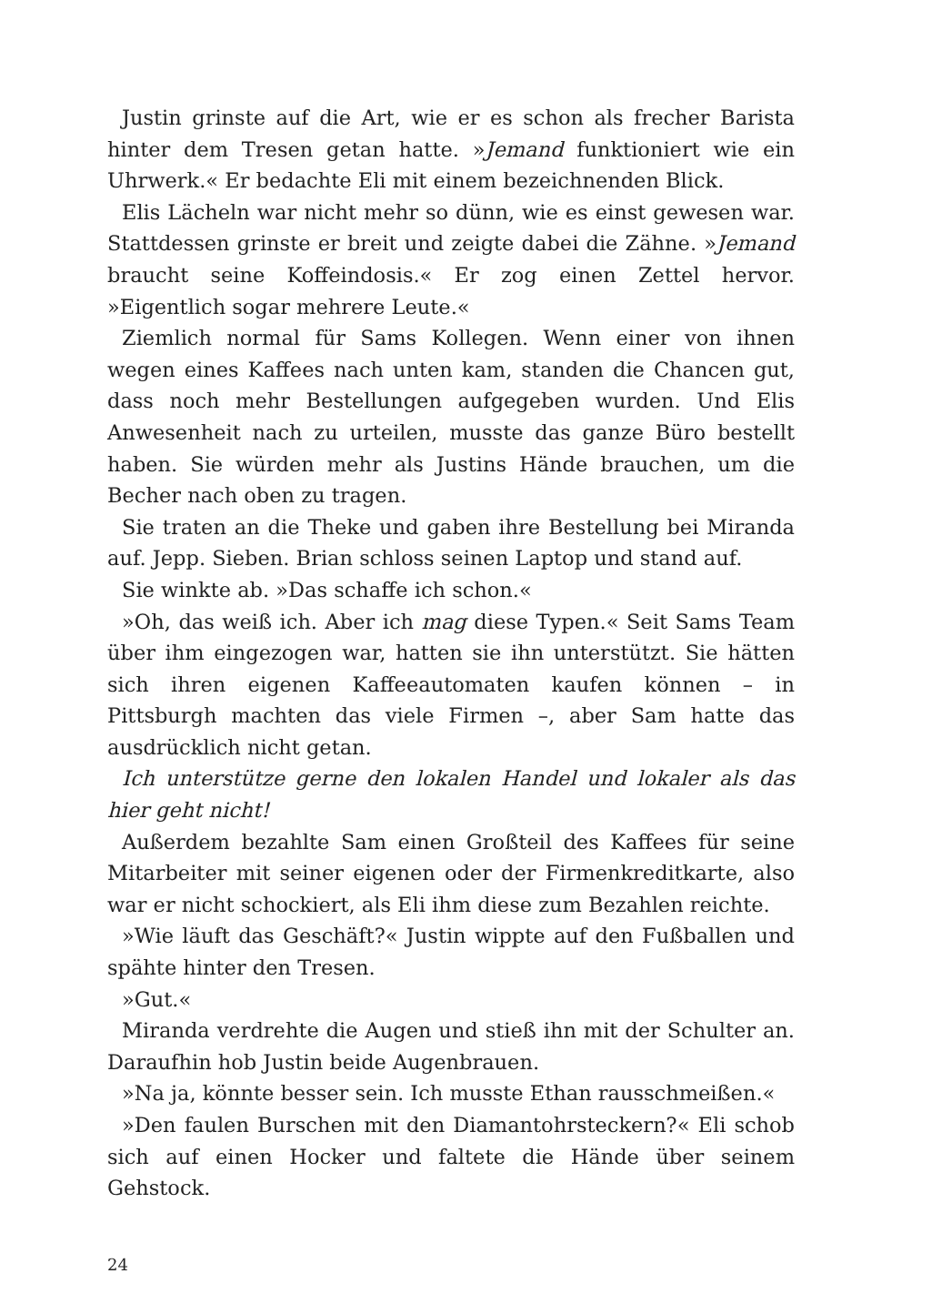Justin grinste auf die Art, wie er es schon als frecher Barista hinter dem Tresen getan hatte. »Jemand funktioniert wie ein Uhrwerk.« Er bedachte Eli mit einem bezeichnenden Blick.
Elis Lächeln war nicht mehr so dünn, wie es einst gewesen war. Stattdessen grinste er breit und zeigte dabei die Zähne. »Jemand braucht seine Koffeindosis.« Er zog einen Zettel hervor. »Eigentlich sogar mehrere Leute.«
Ziemlich normal für Sams Kollegen. Wenn einer von ihnen wegen eines Kaffees nach unten kam, standen die Chancen gut, dass noch mehr Bestellungen aufgegeben wurden. Und Elis Anwesenheit nach zu urteilen, musste das ganze Büro bestellt haben. Sie würden mehr als Justins Hände brauchen, um die Becher nach oben zu tragen.
Sie traten an die Theke und gaben ihre Bestellung bei Miranda auf. Jepp. Sieben. Brian schloss seinen Laptop und stand auf.
Sie winkte ab. »Das schaffe ich schon.«
»Oh, das weiß ich. Aber ich mag diese Typen.« Seit Sams Team über ihm eingezogen war, hatten sie ihn unterstützt. Sie hätten sich ihren eigenen Kaffeeautomaten kaufen können – in Pittsburgh machten das viele Firmen –, aber Sam hatte das ausdrücklich nicht getan.
Ich unterstütze gerne den lokalen Handel und lokaler als das hier geht nicht!
Außerdem bezahlte Sam einen Großteil des Kaffees für seine Mitarbeiter mit seiner eigenen oder der Firmenkreditkarte, also war er nicht schockiert, als Eli ihm diese zum Bezahlen reichte.
»Wie läuft das Geschäft?« Justin wippte auf den Fußballen und spähte hinter den Tresen.
»Gut.«
Miranda verdrehte die Augen und stieß ihn mit der Schulter an. Daraufhin hob Justin beide Augenbrauen.
»Na ja, könnte besser sein. Ich musste Ethan rausschmeißen.«
»Den faulen Burschen mit den Diamantohrsteckern?« Eli schob sich auf einen Hocker und faltete die Hände über seinem Gehstock.
24